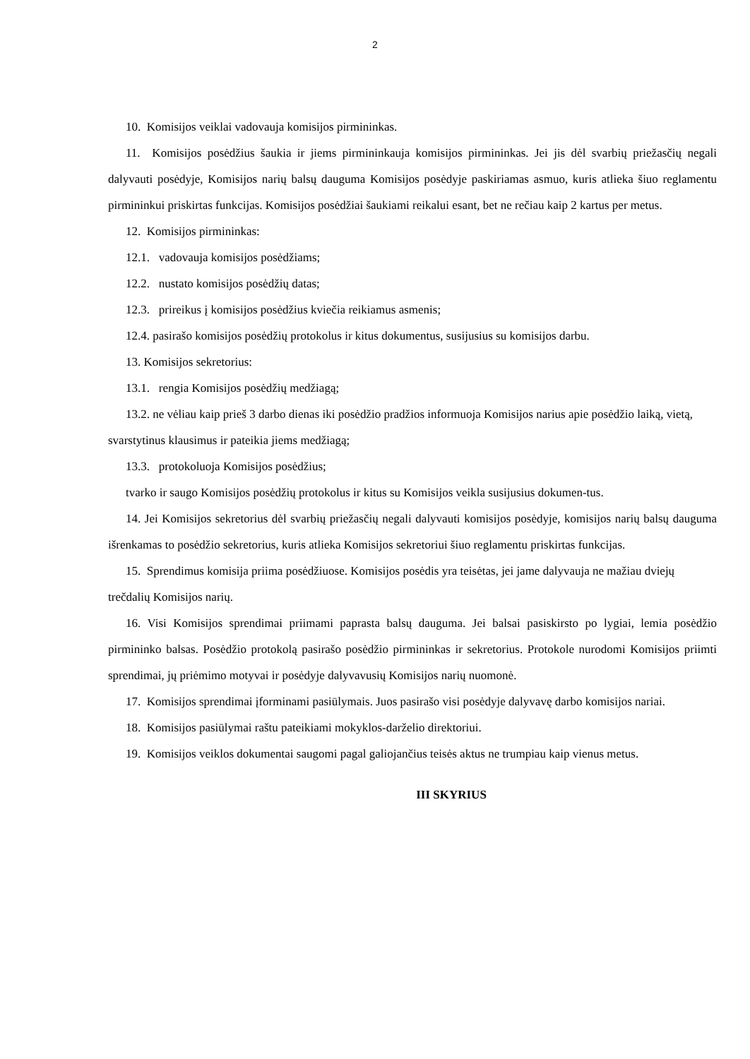2
10. Komisijos veiklai vadovauja komisijos pirmininkas.
11. Komisijos posėdžius šaukia ir jiems pirmininkauja komisijos pirmininkas. Jei jis dėl svarbių priežasčių negali dalyvauti posėdyje, Komisijos narių balsų dauguma Komisijos posėdyje paskiriamas asmuo, kuris atlieka šiuo reglamentu pirmininkui priskirtas funkcijas. Komisijos posėdžiai šaukiami reikalui esant, bet ne rečiau kaip 2 kartus per metus.
12. Komisijos pirmininkas:
12.1. vadovauja komisijos posėdžiams;
12.2. nustato komisijos posėdžių datas;
12.3. prireikus į komisijos posėdžius kviečia reikiamus asmenis;
12.4. pasirašo komisijos posėdžių protokolus ir kitus dokumentus, susijusius su komisijos darbu.
13. Komisijos sekretorius:
13.1. rengia Komisijos posėdžių medžiagą;
13.2. ne vėliau kaip prieš 3 darbo dienas iki posėdžio pradžios informuoja Komisijos narius apie posėdžio laiką, vietą, svarstytinus klausimus ir pateikia jiems medžiagą;
13.3. protokoluoja Komisijos posėdžius;
tvarko ir saugo Komisijos posėdžių protokolus ir kitus su Komisijos veikla susijusius dokumen-tus.
14. Jei Komisijos sekretorius dėl svarbių priežasčių negali dalyvauti komisijos posėdyje, komisijos narių balsų dauguma išrenkamas to posėdžio sekretorius, kuris atlieka Komisijos sekretoriui šiuo reglamentu priskirtas funkcijas.
15. Sprendimus komisija priima posėdžiuose. Komisijos posėdis yra teisėtas, jei jame dalyvauja ne mažiau dviejų trečdalių Komisijos narių.
16. Visi Komisijos sprendimai priimami paprasta balsų dauguma. Jei balsai pasiskirsto po lygiai, lemia posėdžio pirmininko balsas. Posėdžio protokolą pasirašo posėdžio pirmininkas ir sekretorius. Protokole nurodomi Komisijos priimti sprendimai, jų priėmimo motyvai ir posėdyje dalyvavusių Komisijos narių nuomonė.
17. Komisijos sprendimai įforminami pasiūlymais. Juos pasirašo visi posėdyje dalyvavę darbo komisijos nariai.
18. Komisijos pasiūlymai raštu pateikiami mokyklos-darželio direktoriui.
19. Komisijos veiklos dokumentai saugomi pagal galiojančius teisės aktus ne trumpiau kaip vienus metus.
III SKYRIUS